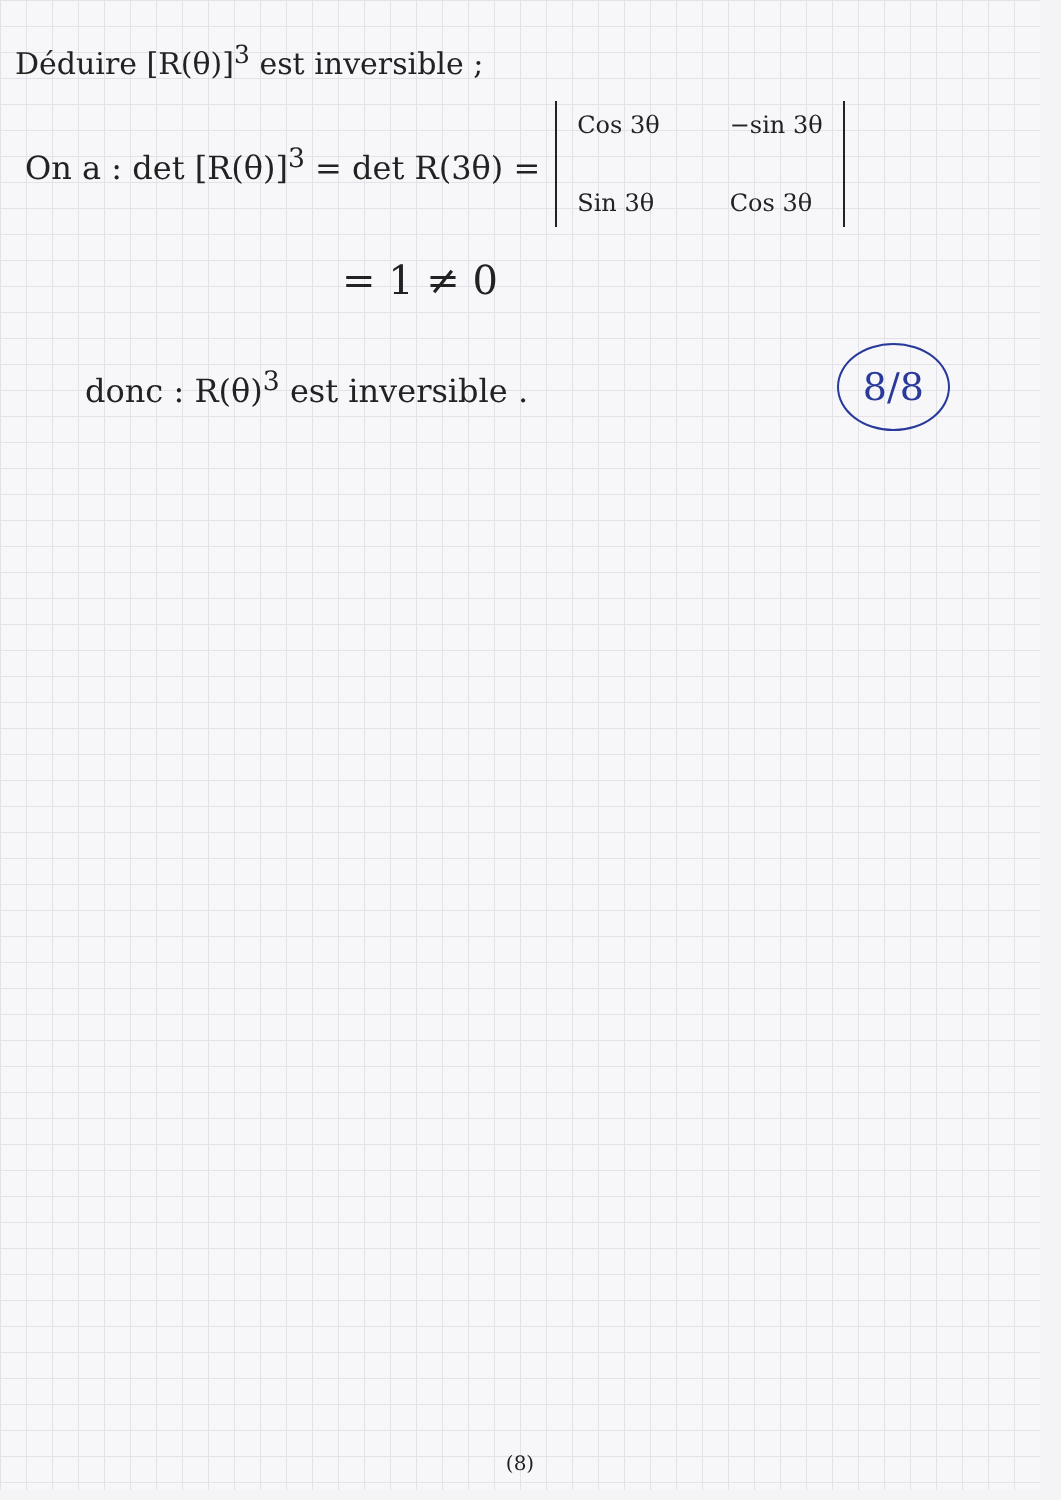Déduire [R(θ)]<sup>3</sup> est inversible ;
On a : det [R(θ)]<sup>3</sup> = det R(3θ) =
Cos 3θ −sin 3θ Sin 3θ Cos 3θ
= 1 ≠ 0
donc : R(θ)<sup>3</sup> est inversible . 8/8
(8)